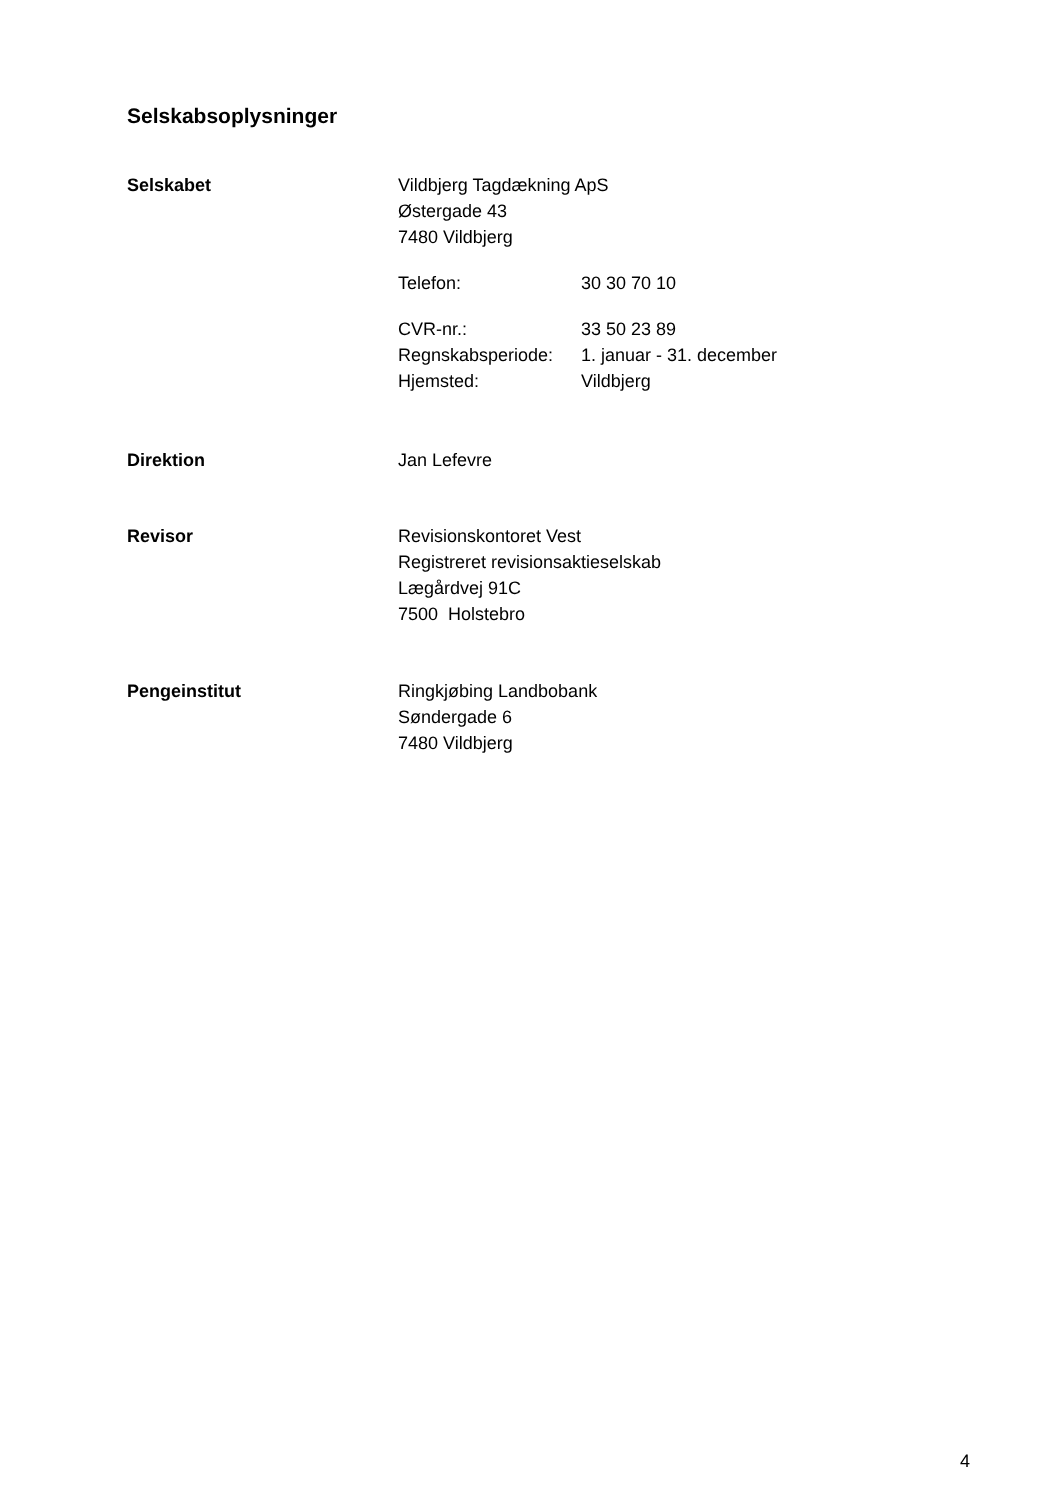Selskabsoplysninger
Selskabet Vildbjerg Tagdækning ApS
Østergade 43
7480 Vildbjerg
Telefon: 30 30 70 10
CVR-nr.: 33 50 23 89
Regnskabsperiode: 1. januar - 31. december
Hjemsted: Vildbjerg
Direktion Jan Lefevre
Revisor Revisionskontoret Vest
Registreret revisionsaktieselskab
Lægårdvej 91C
7500 Holstebro
Pengeinstitut Ringkjøbing Landbobank
Søndergade 6
7480 Vildbjerg
4